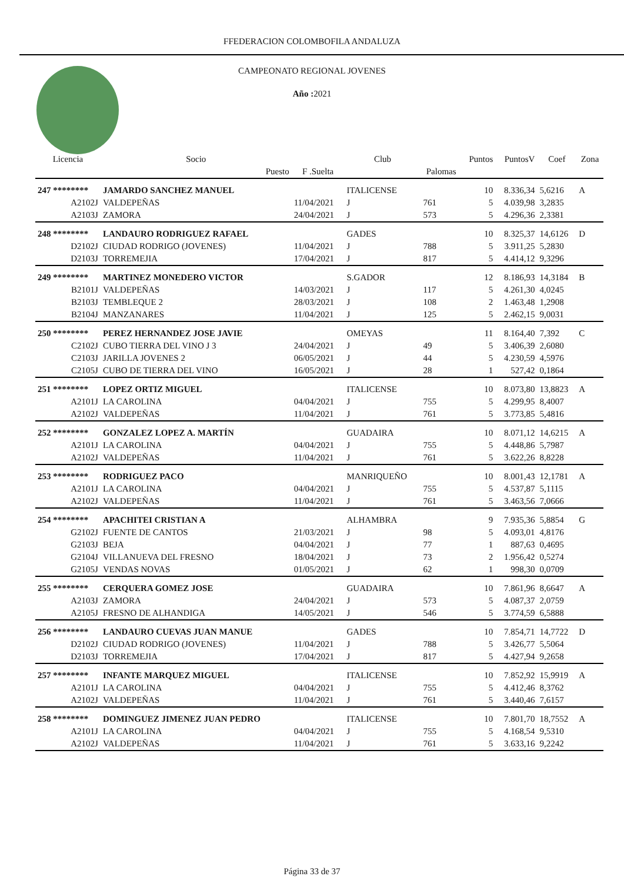FFEDERACION COLOMBOFILA ANDALUZA
CAMPEONATO REGIONAL JOVENES
Año : 2021
| Licencia | Socio | | Club | | Puntos | PuntosV | Coef | Zona |
| --- | --- | --- | --- | --- | --- | --- | --- | --- |
| | Puesto | F .Suelta | | Palomas | | | | |
| 247 ******** | JAMARDO SANCHEZ MANUEL | | ITALICENSE | | 10 | 8.336,34 | 5,6216 | A |
| A2102J | VALDEPEÑAS | 11/04/2021 | J | 761 | 5 | 4.039,98 | 3,2835 | |
| A2103J | ZAMORA | 24/04/2021 | J | 573 | 5 | 4.296,36 | 2,3381 | |
| 248 ******** | LANDAURO RODRIGUEZ RAFAEL | | GADES | | 10 | 8.325,37 | 14,6126 | D |
| D2102J | CIUDAD RODRIGO (JOVENES) | 11/04/2021 | J | 788 | 5 | 3.911,25 | 5,2830 | |
| D2103J | TORREMEJIA | 17/04/2021 | J | 817 | 5 | 4.414,12 | 9,3296 | |
| 249 ******** | MARTINEZ MONEDERO VICTOR | | S.GADOR | | 12 | 8.186,93 | 14,3184 | B |
| B2101J | VALDEPEÑAS | 14/03/2021 | J | 117 | 5 | 4.261,30 | 4,0245 | |
| B2103J | TEMBLEQUE 2 | 28/03/2021 | J | 108 | 2 | 1.463,48 | 1,2908 | |
| B2104J | MANZANARES | 11/04/2021 | J | 125 | 5 | 2.462,15 | 9,0031 | |
| 250 ******** | PEREZ HERNANDEZ JOSE JAVIE | | OMEYAS | | 11 | 8.164,40 | 7,392 | C |
| C2102J | CUBO TIERRA DEL VINO J 3 | 24/04/2021 | J | 49 | 5 | 3.406,39 | 2,6080 | |
| C2103J | JARILLA JOVENES 2 | 06/05/2021 | J | 44 | 5 | 4.230,59 | 4,5976 | |
| C2105J | CUBO DE TIERRA DEL VINO | 16/05/2021 | J | 28 | 1 | 527,42 | 0,1864 | |
| 251 ******** | LOPEZ ORTIZ MIGUEL | | ITALICENSE | | 10 | 8.073,80 | 13,8823 | A |
| A2101J | LA CAROLINA | 04/04/2021 | J | 755 | 5 | 4.299,95 | 8,4007 | |
| A2102J | VALDEPEÑAS | 11/04/2021 | J | 761 | 5 | 3.773,85 | 5,4816 | |
| 252 ******** | GONZALEZ LOPEZ A. MARTÍN | | GUADAIRA | | 10 | 8.071,12 | 14,6215 | A |
| A2101J | LA CAROLINA | 04/04/2021 | J | 755 | 5 | 4.448,86 | 5,7987 | |
| A2102J | VALDEPEÑAS | 11/04/2021 | J | 761 | 5 | 3.622,26 | 8,8228 | |
| 253 ******** | RODRIGUEZ PACO | | MANRIQUEÑO | | 10 | 8.001,43 | 12,1781 | A |
| A2101J | LA CAROLINA | 04/04/2021 | J | 755 | 5 | 4.537,87 | 5,1115 | |
| A2102J | VALDEPEÑAS | 11/04/2021 | J | 761 | 5 | 3.463,56 | 7,0666 | |
| 254 ******** | APACHITEI CRISTIAN A | | ALHAMBRA | | 9 | 7.935,36 | 5,8854 | G |
| G2102J | FUENTE DE CANTOS | 21/03/2021 | J | 98 | 5 | 4.093,01 | 4,8176 | |
| G2103J | BEJA | 04/04/2021 | J | 77 | 1 | 887,63 | 0,4695 | |
| G2104J | VILLANUEVA DEL FRESNO | 18/04/2021 | J | 73 | 2 | 1.956,42 | 0,5274 | |
| G2105J | VENDAS NOVAS | 01/05/2021 | J | 62 | 1 | 998,30 | 0,0709 | |
| 255 ******** | CERQUERA GOMEZ JOSE | | GUADAIRA | | 10 | 7.861,96 | 8,6647 | A |
| A2103J | ZAMORA | 24/04/2021 | J | 573 | 5 | 4.087,37 | 2,0759 | |
| A2105J | FRESNO DE ALHANDIGA | 14/05/2021 | J | 546 | 5 | 3.774,59 | 6,5888 | |
| 256 ******** | LANDAURO CUEVAS JUAN MANUE | | GADES | | 10 | 7.854,71 | 14,7722 | D |
| D2102J | CIUDAD RODRIGO (JOVENES) | 11/04/2021 | J | 788 | 5 | 3.426,77 | 5,5064 | |
| D2103J | TORREMEJIA | 17/04/2021 | J | 817 | 5 | 4.427,94 | 9,2658 | |
| 257 ******** | INFANTE MARQUEZ MIGUEL | | ITALICENSE | | 10 | 7.852,92 | 15,9919 | A |
| A2101J | LA CAROLINA | 04/04/2021 | J | 755 | 5 | 4.412,46 | 8,3762 | |
| A2102J | VALDEPEÑAS | 11/04/2021 | J | 761 | 5 | 3.440,46 | 7,6157 | |
| 258 ******** | DOMINGUEZ JIMENEZ JUAN PEDRO | | ITALICENSE | | 10 | 7.801,70 | 18,7552 | A |
| A2101J | LA CAROLINA | 04/04/2021 | J | 755 | 5 | 4.168,54 | 9,5310 | |
| A2102J | VALDEPEÑAS | 11/04/2021 | J | 761 | 5 | 3.633,16 | 9,2242 | |
Página 33 de 37